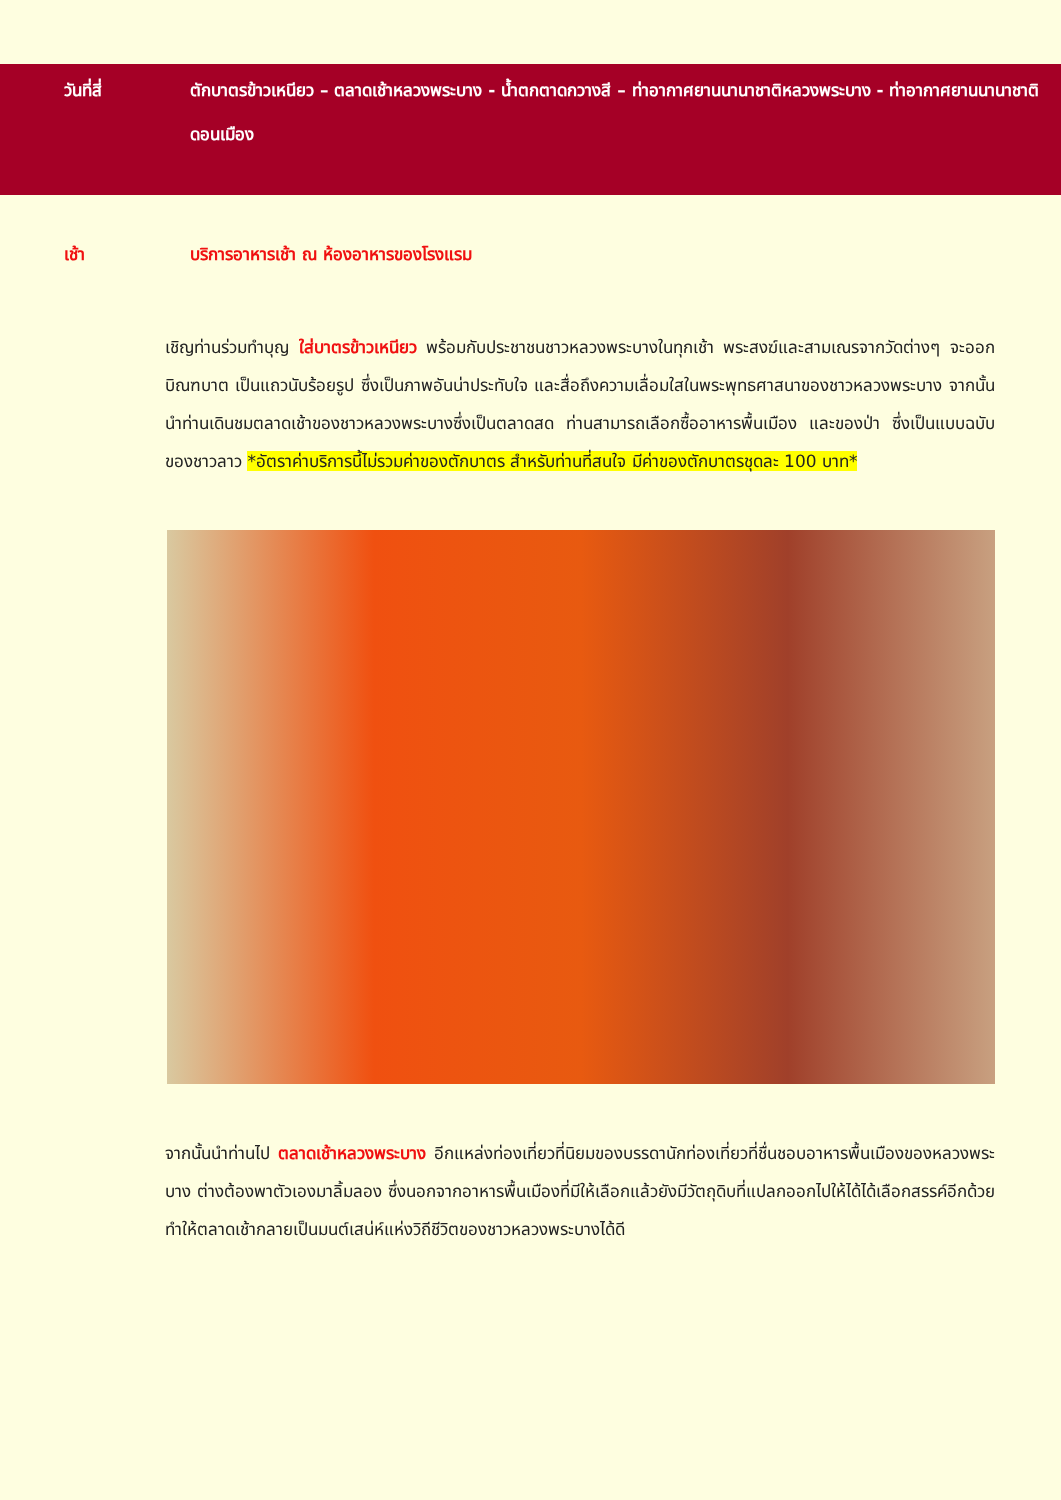วันที่สี่ ตักบาตรข้าวเหนียว – ตลาดเช้าหลวงพระบาง - น้ำตกตาดกวางสี – ท่าอากาศยานนานาชาติหลวงพระบาง - ท่าอากาศยานนานาชาติดอนเมือง
เช้า บริการอาหารเช้า ณ ห้องอาหารของโรงแรม
เชิญท่านร่วมทำบุญ ใส่บาตรข้าวเหนียว พร้อมกับประชาชนชาวหลวงพระบางในทุกเช้า พระสงฆ์และสามเณรจากวัดต่างๆ จะออกบิณฑบาต เป็นแถวนับร้อยรูป ซึ่งเป็นภาพอันน่าประทับใจ และสื่อถึงความเลื่อมใสในพระพุทธศาสนาของชาวหลวงพระบาง จากนั้นนำท่านเดินชมตลาดเช้าของชาวหลวงพระบางซึ่งเป็นตลาดสด ท่านสามารถเลือกซื้ออาหารพื้นเมือง และของป่า ซึ่งเป็นแบบฉบับของชาวลาว *อัตราค่าบริการนี้ไม่รวมค่าของตักบาตร สำหรับท่านที่สนใจ มีค่าของตักบาตรชุดละ 100 บาท*
จากนั้นนำท่านไป ตลาดเช้าหลวงพระบาง อีกแหล่งท่องเที่ยวที่นิยมของบรรดานักท่องเที่ยวที่ชื่นชอบอาหารพื้นเมืองของหลวงพระบาง ต่างต้องพาตัวเองมาลิ้มลอง ซึ่งนอกจากอาหารพื้นเมืองที่มีให้เลือกแล้วยังมีวัตถุดิบที่แปลกออกไปให้ได้ได้เลือกสรรค์อีกด้วย ทำให้ตลาดเช้ากลายเป็นมนต์เสน่ห์แห่งวิถีชีวิตของชาวหลวงพระบางได้ดี